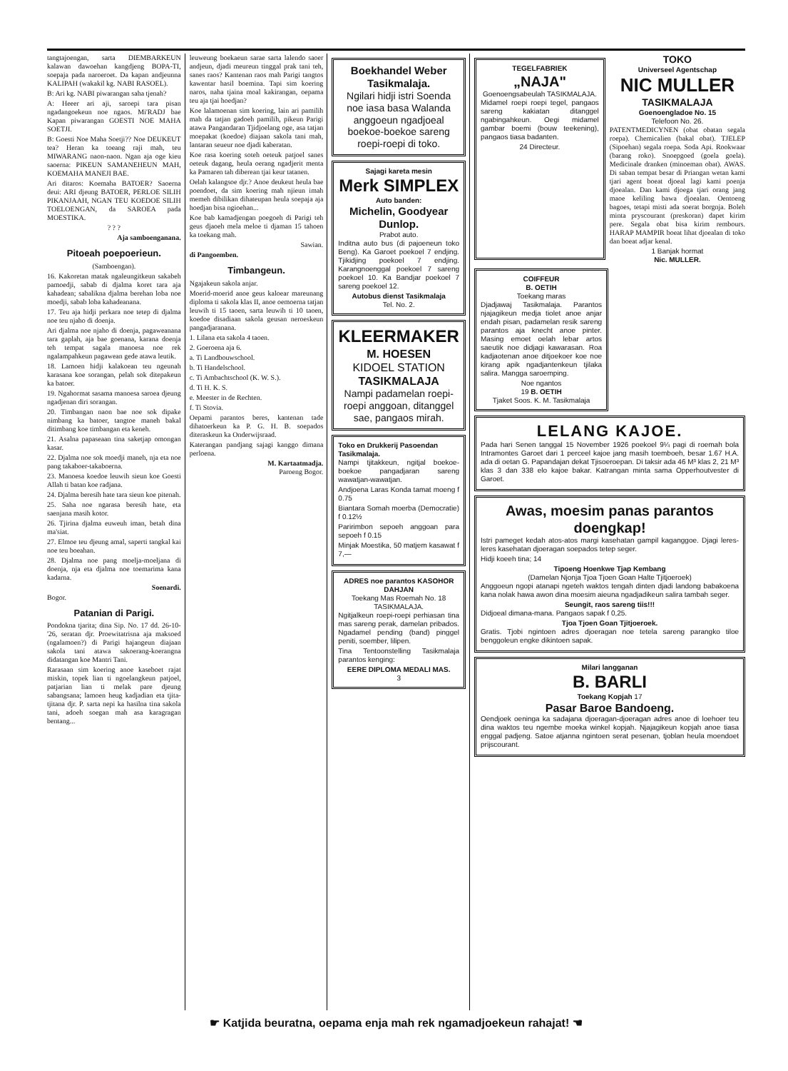tangtajoengan, sarta DIEMBARKEUN kalawan dawoehan kangdjeng BOPA-TI, soepaja pada naroeroet. Da kapan andjeunna KALIPAH (wakakil kg. NABI RASOEL).
B: Ari kg. NABI piwarangan saha tjenah?
A: Heeer ari aji, saroepi tara pisan ngadangoekeun noe ngaos. Mi'RADJ bae Kapan piwarangan GOESTI NOE MAHA SOETJI.
B: Goesti Noe Maha Soetji?? Noe DEUKEUT tea? Heran ka toeang raji mah, teu MIWARANG naon-naon. Ngan aja oge kieu saoerna: PIKEUN SAMANEHEUN MAH, KOEMAHA MANEJI BAE.
Ari ditaros: Koemaha BATOER? Saoerna deui: ARI djeung BATOER, PERLOE SILIH PIKANJAAH, NGAN TEU KOEDOE SILIH TOELOENGAN, da SAROEA pada MOESTIKA.
? ? ?
Aja samboenganana.
Pitoeah poepoerieun.
(Samboengan).
16. Kakoretan matak ngaleungitkeun sakabeh pamoedji, sabab di djalma koret tara aja kahadean; sabalikna djalma berehan loba noe moedji, sabab loba kahadeanana.
17. Teu aja hidji perkara noe tetep di djalma noe teu njaho di doenja.
Ari djalma noe njaho di doenja, pagaweanana tara gaplah, aja bae goenana, karana doenja teh tempat sagala manoesa noe rek ngalampahkeun pagawean gede atawa leutik.
18. Lamoen hidji kalakoean teu ngeunah karasana koe sorangan, pelah sok ditepakeun ka batoer.
19. Ngahormat sasama manoesa saroea djeung ngadjenan diri sorangan.
20. Timbangan naon bae noe sok dipake nimbang ka batoer, tangtoe maneh bakal ditimbang koe timbangan eta keneh.
21. Asalna papaseaan tina saketjap omongan kasar.
22. Djalma noe sok moedji maneh, nja eta noe pang takaboer-takaboerna.
23. Manoesa koedoe leuwih sieun koe Goesti Allah ti batan koe radjana.
24. Djalma beresih hate tara sieun koe pitenah.
25. Saha noe ngarasa beresih hate, eta saenjana masih kotor.
26. Tjirina djalma euweuh iman, betah dina ma'siat.
27. Elmoe teu djeung amal, saperti tangkal kai noe teu boeahan.
28. Djalma noe pang moelja-moeljana di doenja, nja eta djalma noe toemarima kana kadarna.
Soenardi.
Bogor.
Patanian di Parigi.
Pondokna tjarita; dina Sip. No. 17 dd. 26-10-'26, seratan djr. Proewitatrisna aja maksoed (ngalamoen?) di Parigi hajangeun diajaan sakola tani atawa sakoerang-koerangna didatangan koe Mantri Tani.
Rarasaan sim koering anoe kaseboet rajat miskin, topek lian ti ngoelangkeun patjoel, patjarian lian ti melak pare djeung sabangsana; lamoen heug kadjadian eta tjita-tjitana djr. P. sarta nepi ka hasilna tina sakola tani, adoeh soegan mah asa karagragan bentang...
leuweung boekaeun sarae sarta lalendo saoer andjeun, djadi meureun tinggal prak tani teh, sanes raos? Kantenan raos mah Parigi tangtos kawentar hasil boemina. Tapi sim koering naros, naha tjaina moal kakirangan, oepama teu aja tjai hoedjan?
Koe lalamoenan sim koering, lain ari pamilih mah da tatjan gadoeh pamilih, pikeun Parigi atawa Pangandaran Tjidjoelang oge, asa tatjan moepakat (koedoe) diajaan sakola tani mah, lantaran seueur noe djadi kaberatan.
Koe rasa koering soteh oeteuk patjoel sanes oeteuk dagang, heula oerang ngadjerit menta ka Pamaren tah diberean tjai keur tatanen.
Oelah kalangsoe djr.? Anoe deukeut heula bae poendoet, da sim koering mah njieun imah memeh dibilikan dihateupan heula soepaja aja hoedjan bisa ngioehan...
Koe bab kamadjengan poegoeh di Parigi teh geus djaoeh mela meloe ti djaman 15 tahoen ka toekang mah.
Sawian.
di Pangoemben.
Timbangeun.
Ngajakeun sakola anjar.
Moerid-moerid anoe geus kaloear mareunang diploma ti sakola klas II, anoe oemoerna tatjan leuwih ti 15 taoen, sarta leuwih ti 10 taoen, koedoe disadiaan sakola geusan neroeskeun pangadjaranana.
1. Lilana eta sakola 4 taoen.
2. Goeroena aja 6.
a. Ti Landbouwschool.
b. Ti Handelschool.
c. Ti Ambachtschool (K. W. S.).
d. Ti H. K. S.
e. Meester in de Rechten.
f. Ti Stovia.
Oepami parantos beres, kantenan tade dihatoerkeun ka P. G. H. B. soepados diteraskeun ka Onderwijsraad.
Katerangan pandjang sajagi kanggo dimana perloena.
M. Kartaatmadja.
Paroeng Bogor.
Boekhandel Weber
Tasikmalaja.
Ngilari hidji istri Soenda noe iasa basa Walanda anggoeun ngadjoeal boekoe-boekoe sareng roepi-roepi di toko.
Sajagi kareta mesin
Merk SIMPLEX
Auto banden:
Michelin, Goodyear Dunlop.
Prabot auto.
Inditna auto bus (di pajoeneun toko Beng). Ka Garoet poekoel 7 endjing. Tjikidjing poekoel 7 endjing. Karangnoenggal poekoel 7 sareng poekoel 10. Ka Bandjar poekoel 7 sareng poekoel 12.
Autobus dienst Tasikmalaja
Tel. No. 2.
KLEERMAKER
M. HOESEN
KIDOEL STATION
TASIKMALAJA
Nampi padamelan roepi-roepi anggoan, ditanggel sae, pangaos mirah.
Toko en Drukkerij Pasoendan Tasikmalaja.
Nampi tjitakkeun, ngitjal boekoe-boekoe pangadjaran sareng wawatjan-wawatjan.
Andjoena Laras Konda tamat moeng f 0.75
Biantara Somah moerba (Democratie) f 0.12½
Paririmbon sepoeh anggoan para sepoeh f 0.15
Minjak Moestika, 50 matjem kasawat f 7,—
ADRES noe parantos KASOHOR DAHJAN
Toekang Mas Roemah No. 18 TASIKMALAJA.
Ngitjalkeun roepi-roepi perhiasan tina mas sareng perak, damelan pribados. Ngadamel pending (band) pinggel peniti, soember, lilipen.
Tina Tentoonstelling Tasikmalaja parantos kenging:
EERE DIPLOMA MEDALI MAS.
3
TEGELFABRIEK
„NAJA"
Goenoengsabeulah TASIKMALAJA.
Midamel roepi roepi tegel, pangaos sareng kakiatan ditanggel ngabingahkeun. Oegi midamel gambar boemi (bouw teekening), pangaos tiasa badanten.
24 Directeur.
TOKO
Universeel Agentschap
NIC MULLER
TASIKMALAJA
Goenoengladoe No. 15
Telefoon No. 26.
PATENTMEDICYNEN (obat obatan segala roepa). Chemicalien (bakal obat). TJELEP (Sipoehan) segala roepa. Soda Api. Rookwaar (barang roko). Snoepgoed (goela goela). Medicinale dranken (minoeman obat). AWAS. Di saban tempat besar di Priangan wetan kami tjari agent boeat djoeal lagi kami poenja djoealan. Dan kami djoega tjari orang jang maoe keliling bawa djoealan. Oentoeng bagoes, tetapi misti ada soerat borgnja. Boleh minta pryscourant (preskoran) dapet kirim pere. Segala obat bisa kirim rembours. HARAP MAMPIR boeat lihat djoealan di toko dan boeat adjar kenal.
1 Banjak hormat
Nic. MULLER.
COIFFEUR
B. OETIH
Toekang maras
Djadjawaj Tasikmalaja. Parantos njajagikeun medja tiolet anoe anjar endah pisan, padamelan resik sareng parantos aja knecht anoe pinter. Masing emoet oelah lebar artos saeutik noe didjagi kawarasan. Roa kadjaotenan anoe ditjoekoer koe noe kirang apik ngadjantenkeun tjilaka salira. Mangga saroemping.
Noe ngantos
19 B. OETIH
Tjaket Soos. K. M. Tasikmalaja
LELANG KAJOE.
Pada hari Senen tanggal 15 November 1926 poekoel 9¼ pagi di roemah bola Intramontes Garoet dari 1 perceel kajoe jang masih toemboeh, besar 1.67 H.A. ada di oetan G. Papandajan dekat Tjisoeroepan. Di taksir ada 46 M³ klas 2, 21 M³ klas 3 dan 338 elo kajoe bakar. Katrangan minta sama Opperhoutvester di Garoet.
Awas, moesim panas parantos doengkap!
Istri pameget kedah atos-atos margi kasehatan gampil kaganggoe. Djagi leres-leres kasehatan djoeragan soepados tetep seger.
Hidji koeeh tina; 14
Tipoeng Hoenkwe Tjap Kembang
(Damelan Njonja Tjoa Tjoen Goan Halte Tjitjoeroek)
Anggoeun ngopi atanapi ngeteh waktos tengah dinten djadi landong babakoena kana nolak hawa awon dina moesim aieuna ngadjadikeun salira tambah seger.
Seungit, raos sareng tiis!!!
Didjoeal dimana-mana. Pangaos sapak f 0,25.
Tjoa Tjoen Goan Tjitjoeroek.
Gratis. Tjobi ngintoen adres djoeragan noe tetela sareng parangko tiloe benggoleun engke dikintoen sapak.
Milari langganan
B. BARLI
Toekang Kopjah 17
Pasar Baroe Bandoeng.
Oendjoek oeninga ka sadajana djoeragan-djoeragan adres anoe di loehoer teu dina waktos teu ngembe moeka winkel kopjah. Njajagikeun kopjah anoe tiasa enggal padjeng. Satoe atjanna ngintoen serat pesenan, tjoblan heula moendoet prijscourant.
☛ Katjida beuratna, oepama enja mah rek ngamadjoekeun rahajat! ☚